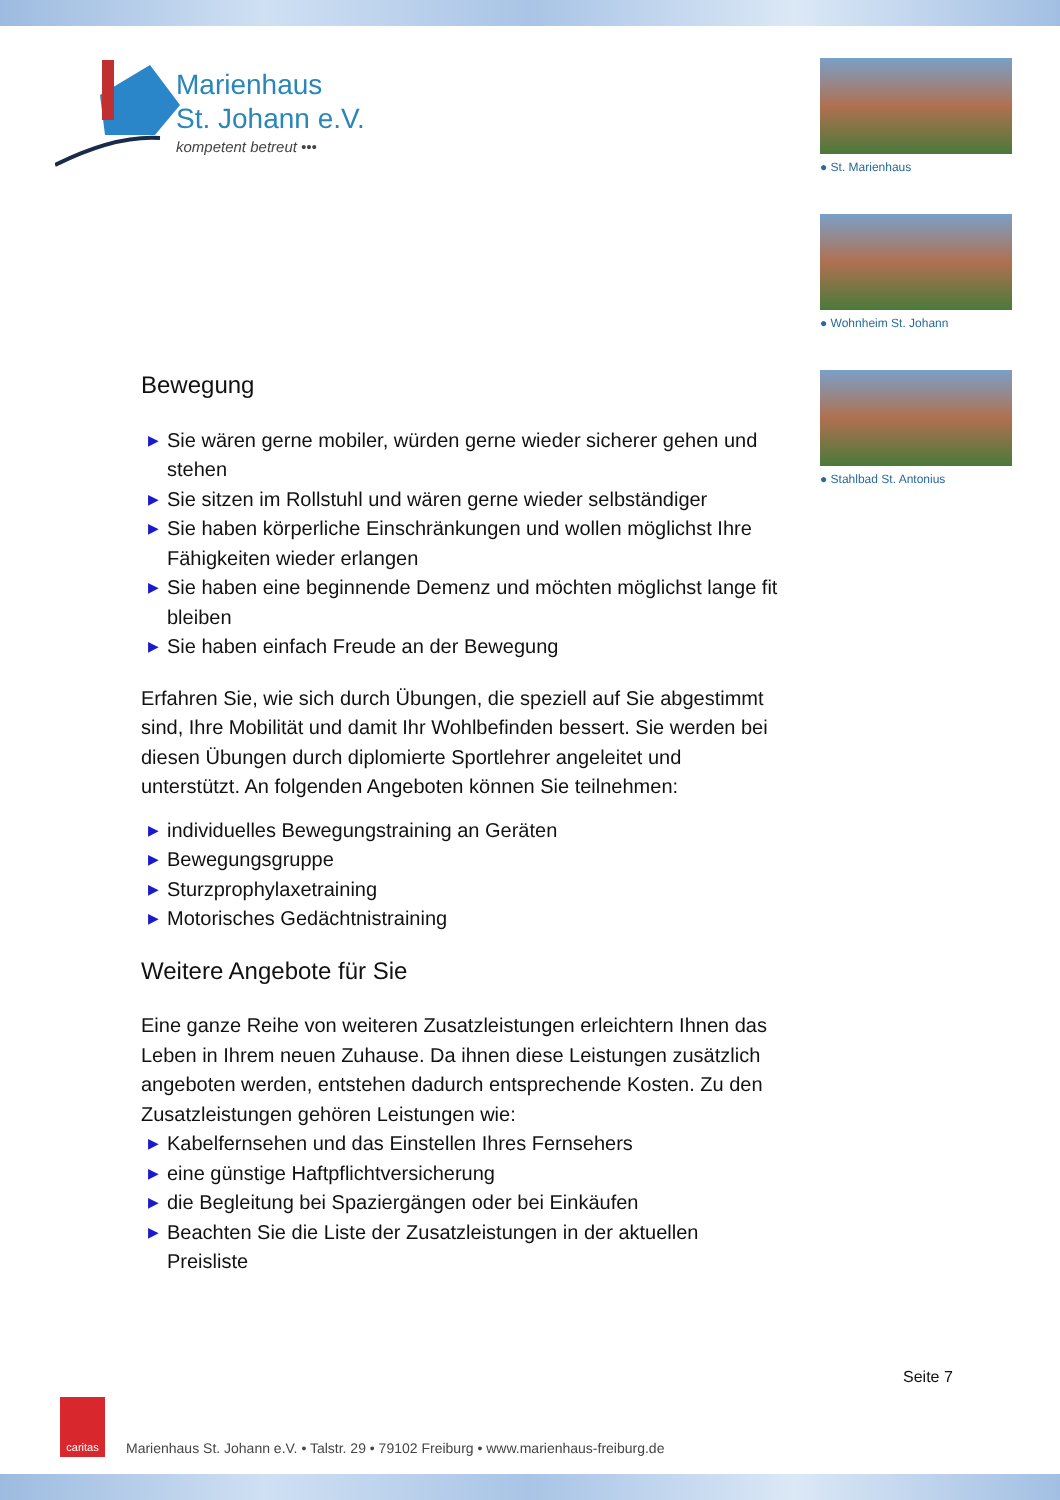Marienhaus
St. Johann e.V.
kompetent betreut •••
● St. Marienhaus
● Wohnheim St. Johann
● Stahlbad St. Antonius
Bewegung
▶ Sie wären gerne mobiler, würden gerne wieder sicherer gehen und stehen
▶ Sie sitzen im Rollstuhl und wären gerne wieder selbständiger
▶ Sie haben körperliche Einschränkungen und wollen möglichst Ihre Fähigkeiten wieder erlangen
▶ Sie haben eine beginnende Demenz und möchten möglichst lange fit bleiben
▶ Sie haben einfach Freude an der Bewegung
Erfahren Sie, wie sich durch Übungen, die speziell auf Sie abgestimmt sind, Ihre Mobilität und damit Ihr Wohlbefinden bessert. Sie werden bei diesen Übungen durch diplomierte Sportlehrer angeleitet und unterstützt. An folgenden Angeboten können Sie teilnehmen:
▶ individuelles Bewegungstraining an Geräten
▶ Bewegungsgruppe
▶ Sturzprophylaxetraining
▶ Motorisches Gedächtnistraining
Weitere Angebote für Sie
Eine ganze Reihe von weiteren Zusatzleistungen erleichtern Ihnen das Leben in Ihrem neuen Zuhause. Da ihnen diese Leistungen zusätzlich angeboten werden, entstehen dadurch entsprechende Kosten. Zu den Zusatzleistungen gehören Leistungen wie:
▶ Kabelfernsehen und das Einstellen Ihres Fernsehers
▶ eine günstige Haftpflichtversicherung
▶ die Begleitung bei Spaziergängen oder bei Einkäufen
▶ Beachten Sie die Liste der Zusatzleistungen in der aktuellen Preisliste
Seite 7
caritas
Marienhaus St. Johann e.V. • Talstr. 29 • 79102 Freiburg • www.marienhaus-freiburg.de